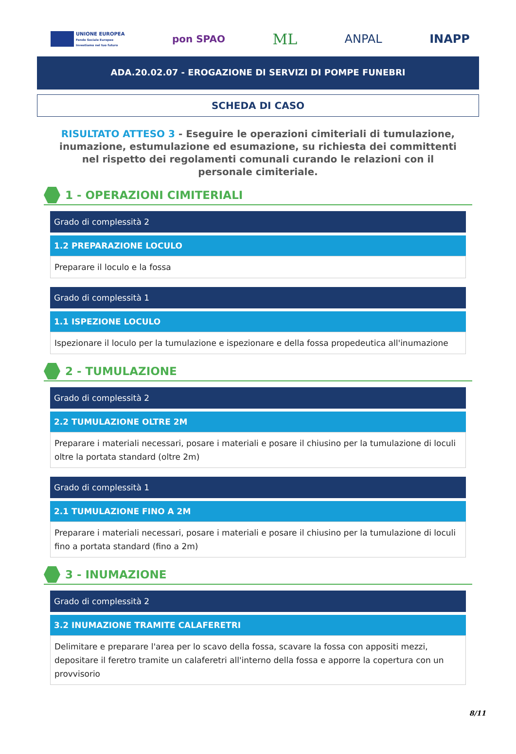UNIONE EUROPEA
Fondo Sociale Europeo
Investiamo nel tuo futuro
pon SPAO
ML
ANPAL INAPP
ADA.20.02.07 - EROGAZIONE DI SERVIZI DI POMPE FUNEBRI
SCHEDA DI CASO
RISULTATO ATTESO 3 - Eseguire le operazioni cimiteriali di tumulazione, inumazione, estumulazione ed esumazione, su richiesta dei committenti nel rispetto dei regolamenti comunali curando le relazioni con il personale cimiteriale.
1 - OPERAZIONI CIMITERIALI
Grado di complessità 2
1.2 PREPARAZIONE LOCULO
Preparare il loculo e la fossa
Grado di complessità 1
1.1 ISPEZIONE LOCULO
Ispezionare il loculo per la tumulazione e ispezionare e della fossa propedeutica all'inumazione
2 - TUMULAZIONE
Grado di complessità 2
2.2 TUMULAZIONE OLTRE 2M
Preparare i materiali necessari, posare i materiali e posare il chiusino per la tumulazione di loculi oltre la portata standard (oltre 2m)
Grado di complessità 1
2.1 TUMULAZIONE FINO A 2M
Preparare i materiali necessari, posare i materiali e posare il chiusino per la tumulazione di loculi fino a portata standard (fino a 2m)
3 - INUMAZIONE
Grado di complessità 2
3.2 INUMAZIONE TRAMITE CALAFERETRI
Delimitare e preparare l'area per lo scavo della fossa, scavare la fossa con appositi mezzi, depositare il feretro tramite un calaferetri all'interno della fossa e apporre la copertura con un provvisorio
8/11